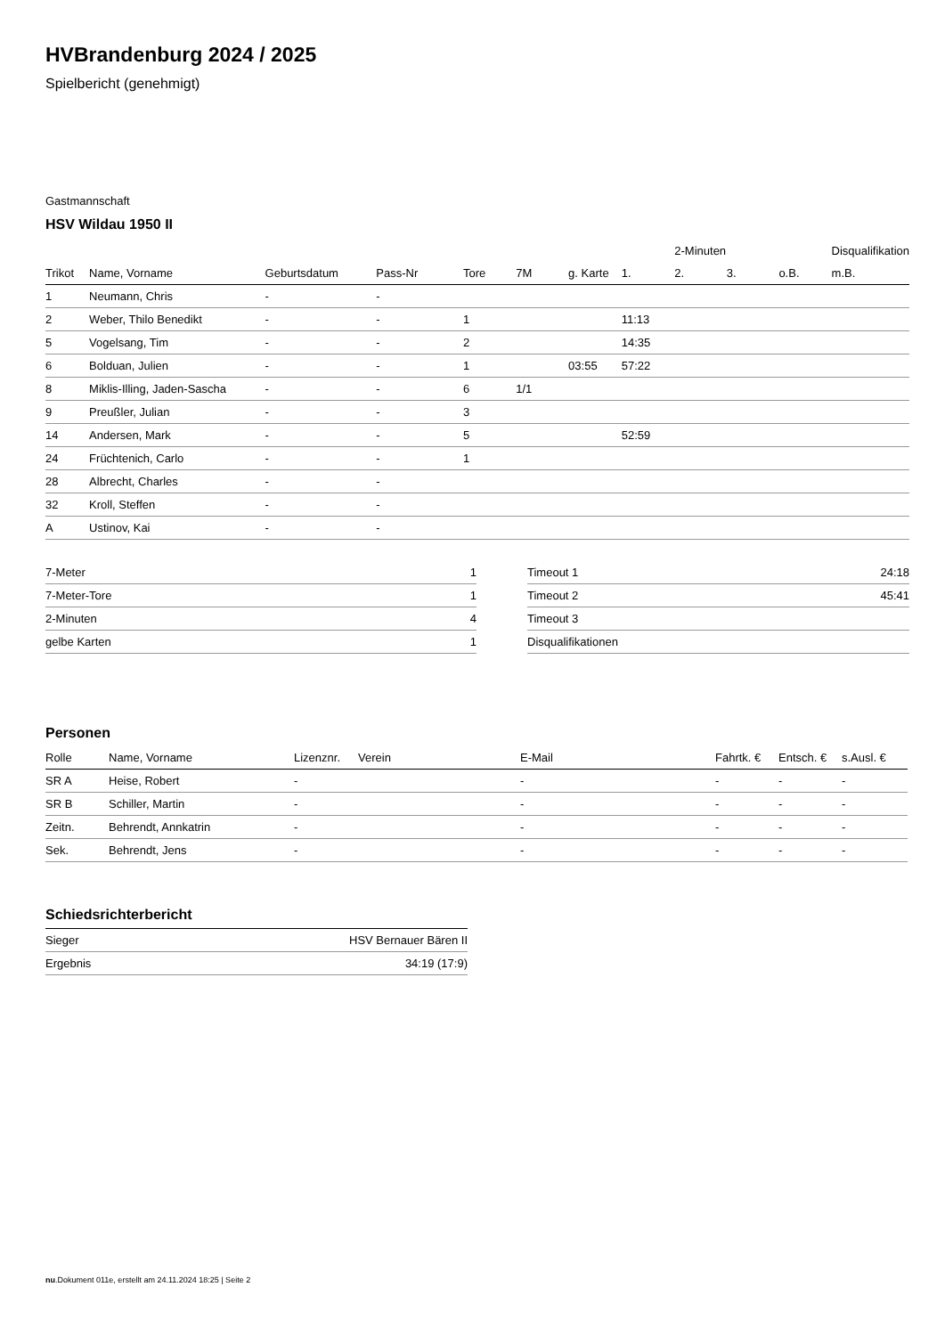HVBrandenburg 2024 / 2025
Spielbericht (genehmigt)
Gastmannschaft
HSV Wildau 1950 II
| | | | | | | | | 2-Minuten | | | Disqualifikation |
| --- | --- | --- | --- | --- | --- | --- | --- | --- | --- | --- | --- |
| Trikot | Name, Vorname | Geburtsdatum | Pass-Nr | Tore | 7M | g. Karte | 1. | 2. | 3. | o.B. | m.B. |
| 1 | Neumann, Chris | - | - | | | | | | | | |
| 2 | Weber, Thilo Benedikt | - | - | 1 | | | 11:13 | | | | |
| 5 | Vogelsang, Tim | - | - | 2 | | | 14:35 | | | | |
| 6 | Bolduan, Julien | - | - | 1 | | 03:55 | 57:22 | | | | |
| 8 | Miklis-Illing, Jaden-Sascha | - | - | 6 | 1/1 | | | | | | |
| 9 | Preußler, Julian | - | - | 3 | | | | | | | |
| 14 | Andersen, Mark | - | - | 5 | | | 52:59 | | | | |
| 24 | Früchtenich, Carlo | - | - | 1 | | | | | | | |
| 28 | Albrecht, Charles | - | - | | | | | | | | |
| 32 | Kroll, Steffen | - | - | | | | | | | | |
| A | Ustinov, Kai | - | - | | | | | | | | |
| 7-Meter | 1 |
| 7-Meter-Tore | 1 |
| 2-Minuten | 4 |
| gelbe Karten | 1 |
| Timeout 1 | 24:18 |
| Timeout 2 | 45:41 |
| Timeout 3 | |
| Disqualifikationen | |
Personen
| Rolle | Name, Vorname | Lizenznr. | Verein | E-Mail | Fahrtk. € | Entsch. € | s.Ausl. € |
| --- | --- | --- | --- | --- | --- | --- | --- |
| SR A | Heise, Robert | - | | - | - | - | - |
| SR B | Schiller, Martin | - | | - | - | - | - |
| Zeitn. | Behrendt, Annkatrin | - | | - | - | - | - |
| Sek. | Behrendt, Jens | - | | - | - | - | - |
Schiedsrichterbericht
| Sieger | HSV Bernauer Bären II |
| Ergebnis | 34:19 (17:9) |
nu.Dokument 011e, erstellt am 24.11.2024 18:25 | Seite 2